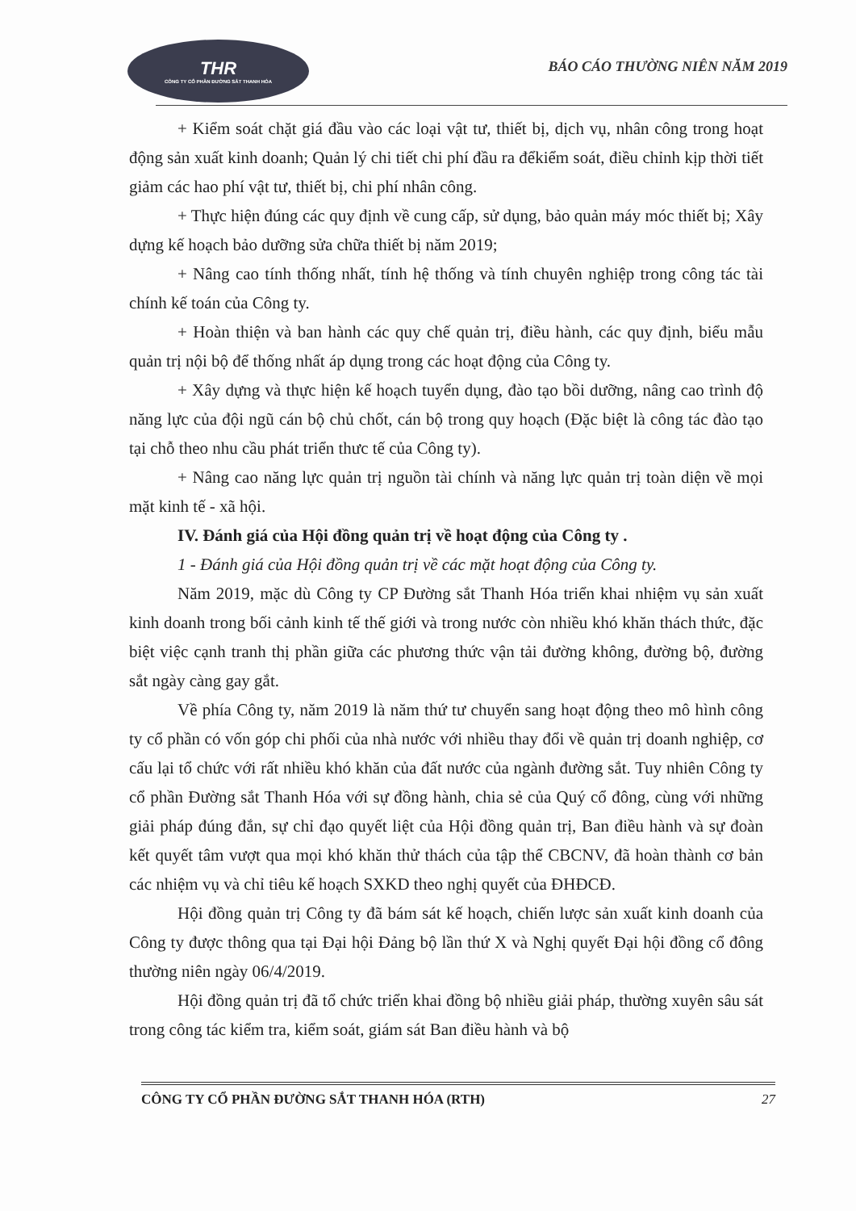THR
CÔNG TY CỔ PHẦN ĐƯỜNG SẮT THANH HÓA
BÁO CÁO THƯỜNG NIÊN NĂM 2019
+ Kiểm soát chặt giá đầu vào các loại vật tư, thiết bị, dịch vụ, nhân công trong hoạt động sản xuất kinh doanh; Quản lý chi tiết chi phí đầu ra đểkiểm soát, điều chỉnh kịp thời tiết giảm các hao phí vật tư, thiết bị, chi phí nhân công.
+ Thực hiện đúng các quy định về cung cấp, sử dụng, bảo quản máy móc thiết bị; Xây dựng kế hoạch bảo dưỡng sửa chữa thiết bị năm 2019;
+ Nâng cao tính thống nhất, tính hệ thống và tính chuyên nghiệp trong công tác tài chính kế toán của Công ty.
+ Hoàn thiện và ban hành các quy chế quản trị, điều hành, các quy định, biểu mẫu quản trị nội bộ để thống nhất áp dụng trong các hoạt động của Công ty.
+ Xây dựng và thực hiện kế hoạch tuyển dụng, đào tạo bồi dưỡng, nâng cao trình độ năng lực của đội ngũ cán bộ chủ chốt, cán bộ trong quy hoạch (Đặc biệt là công tác đào tạo tại chỗ theo nhu cầu phát triển thưc tế của Công ty).
+ Nâng cao năng lực quản trị nguồn tài chính và năng lực quản trị toàn diện về mọi mặt kinh tế - xã hội.
IV. Đánh giá của Hội đồng quản trị về hoạt động của Công ty .
1 - Đánh giá của Hội đồng quản trị về các mặt hoạt động của Công ty.
Năm 2019, mặc dù Công ty CP Đường sắt Thanh Hóa triển khai nhiệm vụ sản xuất kinh doanh trong bối cảnh kinh tế thế giới và trong nước còn nhiều khó khăn thách thức, đặc biệt việc cạnh tranh thị phần giữa các phương thức vận tải đường không, đường bộ, đường sắt ngày càng gay gắt.
Về phía Công ty, năm 2019 là năm thứ tư chuyển sang hoạt động theo mô hình công ty cổ phần có vốn góp chi phối của nhà nước với nhiều thay đổi về quản trị doanh nghiệp, cơ cấu lại tổ chức với rất nhiều khó khăn của đất nước của ngành đường sắt. Tuy nhiên Công ty cổ phần Đường sắt Thanh Hóa với sự đồng hành, chia sẻ của Quý cổ đông, cùng với những giải pháp đúng đắn, sự chỉ đạo quyết liệt của Hội đồng quản trị, Ban điều hành và sự đoàn kết quyết tâm vượt qua mọi khó khăn thử thách của tập thể CBCNV, đã hoàn thành cơ bản các nhiệm vụ và chỉ tiêu kế hoạch SXKD theo nghị quyết của ĐHĐCĐ.
Hội đồng quản trị Công ty đã bám sát kế hoạch, chiến lược sản xuất kinh doanh của Công ty được thông qua tại Đại hội Đảng bộ lần thứ X và Nghị quyết Đại hội đồng cổ đông thường niên ngày 06/4/2019.
Hội đồng quản trị đã tổ chức triển khai đồng bộ nhiều giải pháp, thường xuyên sâu sát trong công tác kiểm tra, kiểm soát, giám sát Ban điều hành và bộ
CÔNG TY CỔ PHẦN ĐƯỜNG SẮT THANH HÓA (RTH) 27